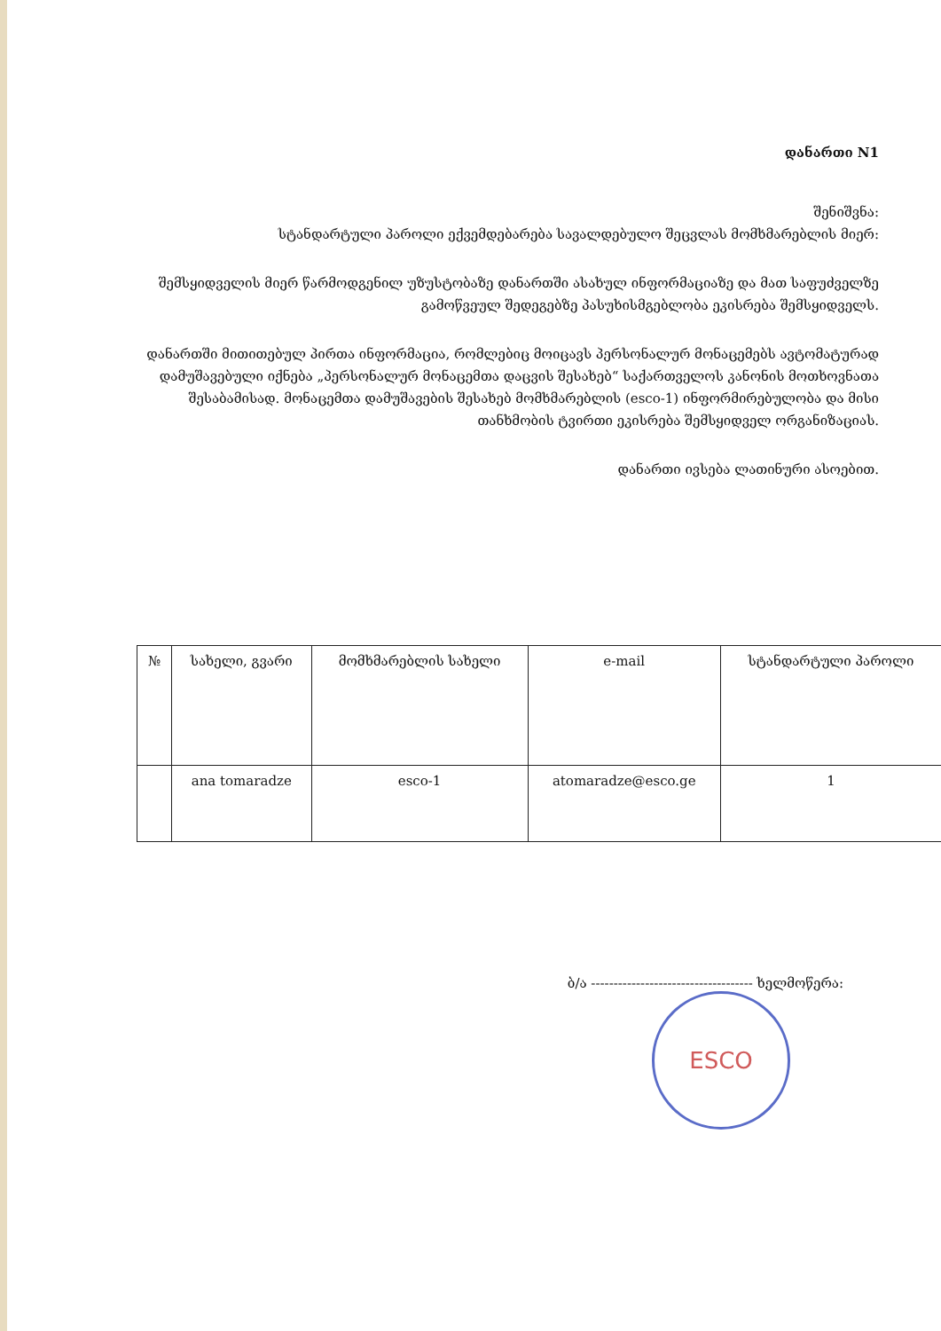დანართი N1
შენიშვნა:
სტანდარტული პაროლი ექვემდებარება სავალდებულო შეცვლას მომხმარებლის მიერ:
შემსყიდველის მიერ წარმოდგენილ უზუსტობაზე დანართში ასახულ ინფორმაციაზე და მათ საფუძველზე გამოწვეულ შედეგებზე პასუხისმგებლობა ეკისრება შემსყიდველს.
დანართში მითითებულ პირთა ინფორმაცია, რომლებიც მოიცავს პერსონალურ მონაცემებს ავტომატურად დამუშავებული იქნება „პერსონალურ მონაცემთა დაცვის შესახებ“ საქართველოს კანონის მოთხოვნათა შესაბამისად. მონაცემთა დამუშავების შესახებ მომხმარებლის (esco-1) ინფორმირებულობა და მისი თანხმობის ტვირთი ეკისრება შემსყიდველ ორგანიზაციას.
დანართი ივსება ლათინური ასოებით.
| № | სახელი, გვარი | მომხმარებლის სახელი | e-mail | სტანდარტული პაროლი |
| --- | --- | --- | --- | --- |
| | ana tomaradze | esco-1 | atomaradze@esco.ge | 1 |
ბ/ა ------------------------------------ ხელმოწერა:
ESCO